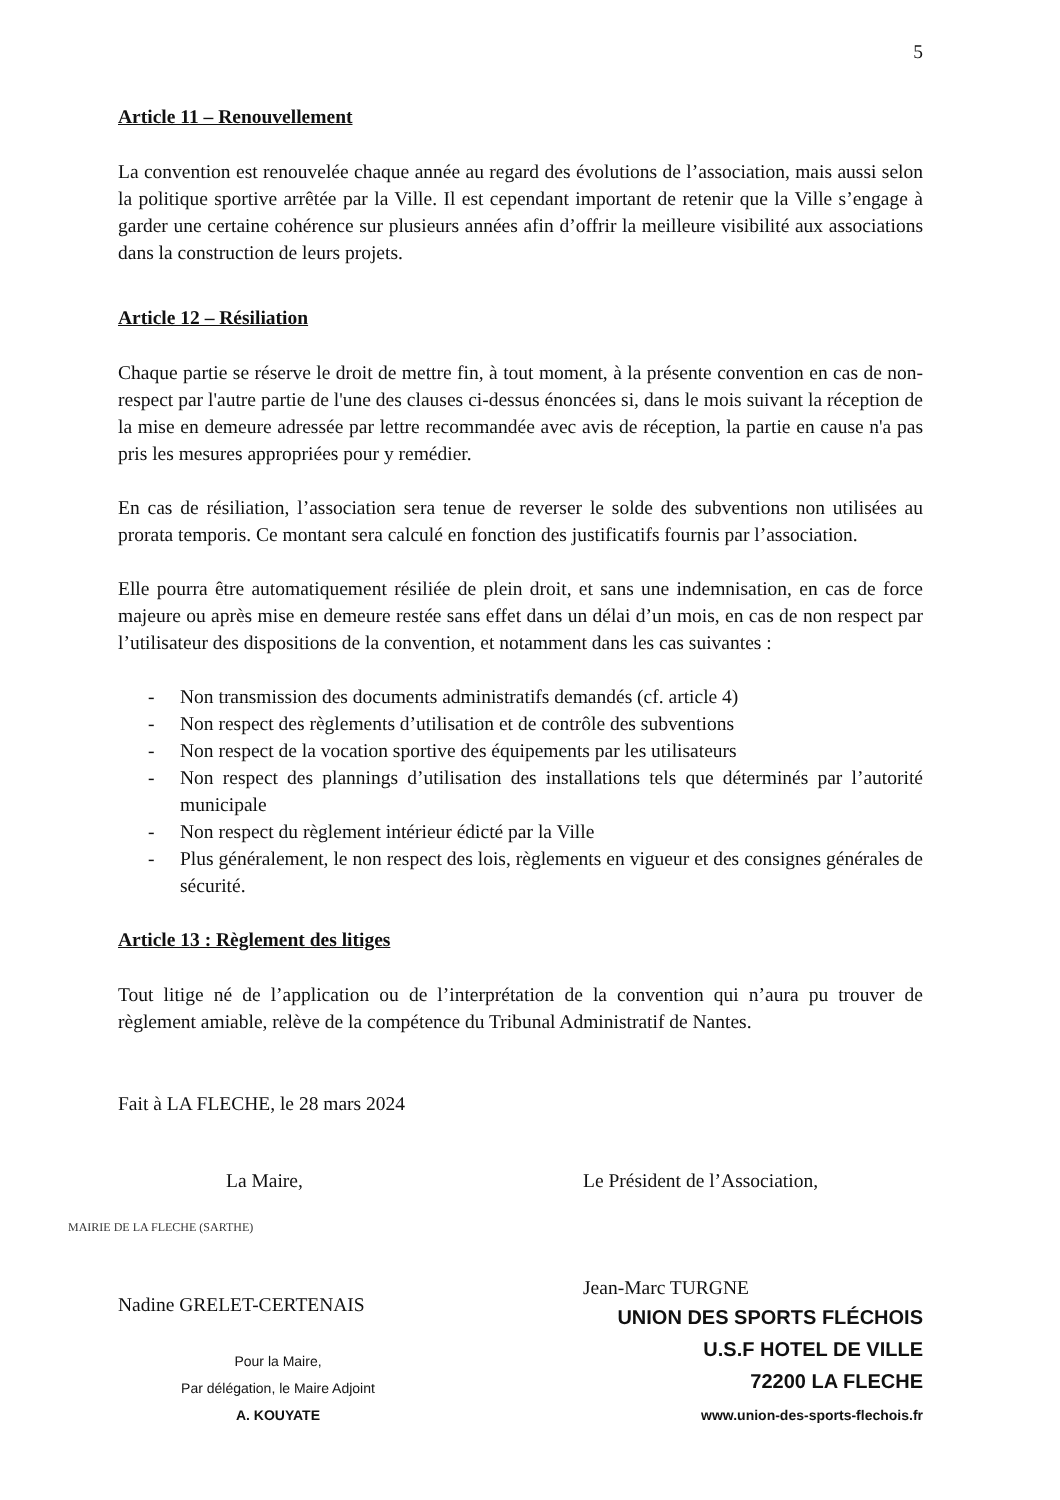5
Article 11 – Renouvellement
La convention est renouvelée chaque année au regard des évolutions de l’association, mais aussi selon la politique sportive arrêtée par la Ville. Il est cependant important de retenir que la Ville s’engage à garder une certaine cohérence sur plusieurs années afin d’offrir la meilleure visibilité aux associations dans la construction de leurs projets.
Article 12 – Résiliation
Chaque partie se réserve le droit de mettre fin, à tout moment, à la présente convention en cas de non-respect par l'autre partie de l'une des clauses ci-dessus énoncées si, dans le mois suivant la réception de la mise en demeure adressée par lettre recommandée avec avis de réception, la partie en cause n'a pas pris les mesures appropriées pour y remédier.
En cas de résiliation, l’association sera tenue de reverser le solde des subventions non utilisées au prorata temporis. Ce montant sera calculé en fonction des justificatifs fournis par l’association.
Elle pourra être automatiquement résiliée de plein droit, et sans une indemnisation, en cas de force majeure ou après mise en demeure restée sans effet dans un délai d’un mois, en cas de non respect par l’utilisateur des dispositions de la convention, et notamment dans les cas suivantes :
- Non transmission des documents administratifs demandés (cf. article 4)
- Non respect des règlements d’utilisation et de contrôle des subventions
- Non respect de la vocation sportive des équipements par les utilisateurs
- Non respect des plannings d’utilisation des installations tels que déterminés par l’autorité municipale
- Non respect du règlement intérieur édicté par la Ville
- Plus généralement, le non respect des lois, règlements en vigueur et des consignes générales de sécurité.
Article 13 : Règlement des litiges
Tout litige né de l’application ou de l’interprétation de la convention qui n’aura pu trouver de règlement amiable, relève de la compétence du Tribunal Administratif de Nantes.
Fait à LA FLECHE, le 28 mars 2024
La Maire,
MAIRIE DE LA FLECHE (SARTHE)
Nadine GRELET-CERTENAIS
Pour la Maire,
Par délégation, le Maire Adjoint
A. KOUYATE
Le Président de l’Association,
Jean-Marc TURGNE
UNION DES SPORTS FLÉCHOIS
U.S.F HOTEL DE VILLE
72200 LA FLECHE
www.union-des-sports-flechois.fr